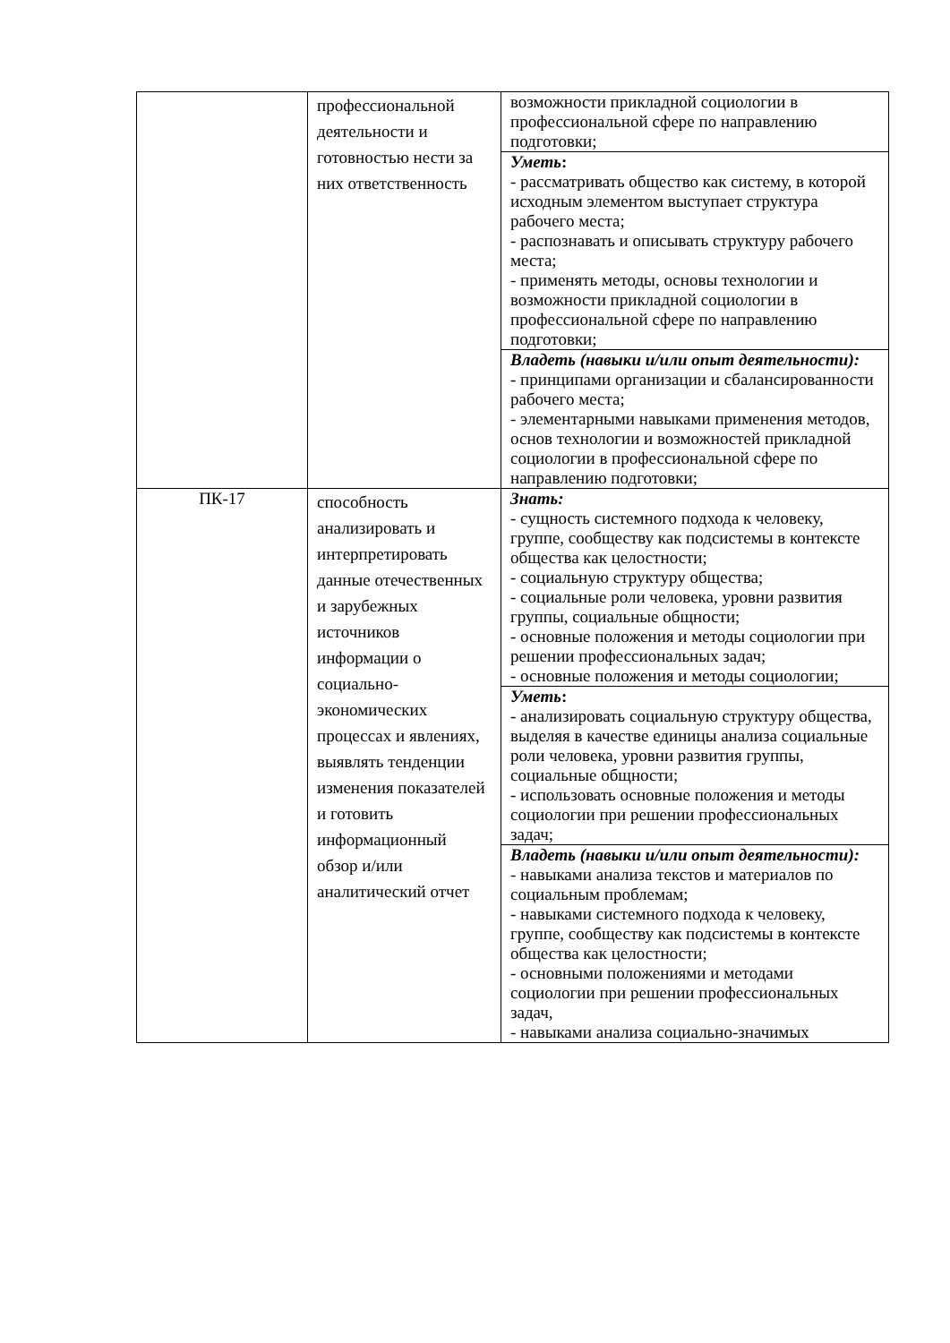| | профессиональной деятельности и готовностью нести за них ответственность | возможности прикладной социологии в профессиональной сфере по направлению подготовки; |
| | | Уметь : - рассматривать общество как систему, в которой исходным элементом выступает структура рабочего места; - распознавать и описывать структуру рабочего места; - применять методы, основы технологии и возможности прикладной социологии в профессиональной сфере по направлению подготовки; |
| | | Владеть (навыки и/или опыт деятельности): - принципами организации и сбалансированности рабочего места; - элементарными навыками применения методов, основ технологии и возможностей прикладной социологии в профессиональной сфере по направлению подготовки; |
| ПК-17 | способность анализировать и интерпретировать данные отечественных и зарубежных источников информации о социально-экономических процессах и явлениях, выявлять тенденции изменения показателей и готовить информационный обзор и/или аналитический отчет | Знать: - сущность системного подхода к человеку, группе, сообществу как подсистемы в контексте общества как целостности; - социальную структуру общества; - социальные роли человека, уровни развития группы, социальные общности; - основные положения и методы социологии при решении профессиональных задач; - основные положения и методы социологии; |
| | | Уметь : - анализировать социальную структуру общества, выделяя в качестве единицы анализа социальные роли человека, уровни развития группы, социальные общности; - использовать основные положения и методы социологии при решении профессиональных задач; |
| | | Владеть (навыки и/или опыт деятельности): - навыками анализа текстов и материалов по социальным проблемам; - навыками системного подхода к человеку, группе, сообществу как подсистемы в контексте общества как целостности; - основными положениями и методами социологии при решении профессиональных задач, - навыками анализа социально-значимых |